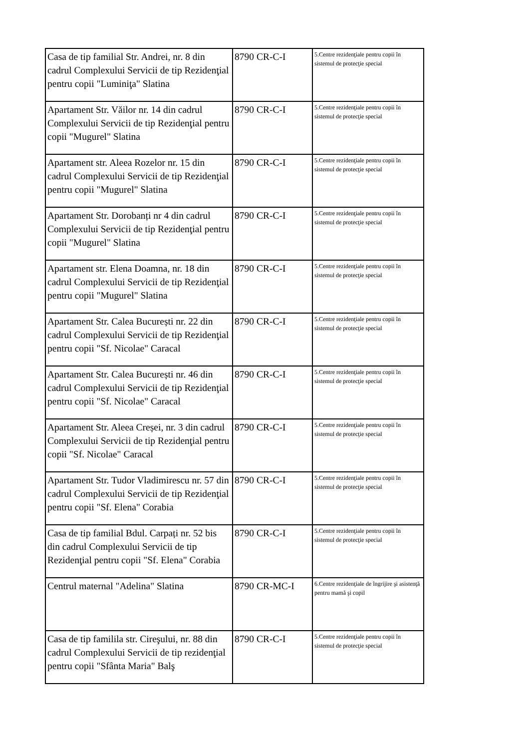| Casa de tip familial Str. Andrei, nr. 8 din cadrul Complexului Servicii de tip Rezidenţial pentru copii "Luminiţa" Slatina | 8790 CR-C-I | 5.Centre rezidenţiale pentru copii în sistemul de protecţie special |
| Apartament Str. Văilor nr. 14 din cadrul Complexului Servicii de tip Rezidenţial pentru copii "Mugurel" Slatina | 8790 CR-C-I | 5.Centre rezidenţiale pentru copii în sistemul de protecţie special |
| Apartament str. Aleea Rozelor nr. 15 din cadrul Complexului Servicii de tip Rezidenţial pentru copii "Mugurel" Slatina | 8790 CR-C-I | 5.Centre rezidenţiale pentru copii în sistemul de protecţie special |
| Apartament Str. Dorobanți nr 4 din cadrul Complexului Servicii de tip Rezidenţial pentru copii "Mugurel" Slatina | 8790 CR-C-I | 5.Centre rezidenţiale pentru copii în sistemul de protecţie special |
| Apartament str. Elena Doamna, nr. 18 din cadrul Complexului Servicii de tip Rezidenţial pentru copii "Mugurel" Slatina | 8790 CR-C-I | 5.Centre rezidenţiale pentru copii în sistemul de protecţie special |
| Apartament Str. Calea București nr. 22 din cadrul Complexului Servicii de tip Rezidenţial pentru copii "Sf. Nicolae" Caracal | 8790 CR-C-I | 5.Centre rezidenţiale pentru copii în sistemul de protecţie special |
| Apartament Str. Calea București nr. 46 din cadrul Complexului Servicii de tip Rezidenţial pentru copii "Sf. Nicolae" Caracal | 8790 CR-C-I | 5.Centre rezidenţiale pentru copii în sistemul de protecţie special |
| Apartament Str. Aleea Creșei, nr. 3 din cadrul Complexului Servicii de tip Rezidenţial pentru copii "Sf. Nicolae" Caracal | 8790 CR-C-I | 5.Centre rezidenţiale pentru copii în sistemul de protecţie special |
| Apartament Str. Tudor Vladimirescu nr. 57 din cadrul Complexului Servicii de tip Rezidenţial pentru copii "Sf. Elena" Corabia | 8790 CR-C-I | 5.Centre rezidenţiale pentru copii în sistemul de protecţie special |
| Casa de tip familial Bdul. Carpați nr. 52 bis din cadrul Complexului Servicii de tip Rezidenţial pentru copii "Sf. Elena" Corabia | 8790 CR-C-I | 5.Centre rezidenţiale pentru copii în sistemul de protecţie special |
| Centrul maternal "Adelina" Slatina | 8790 CR-MC-I | 6.Centre rezidenţiale de îngrijire şi asistenţă pentru mamă şi copil |
| Casa de tip familila str. Cireşului, nr. 88 din cadrul Complexului Servicii de tip rezidenţial pentru copii "Sfânta Maria" Balş | 8790 CR-C-I | 5.Centre rezidenţiale pentru copii în sistemul de protecţie special |